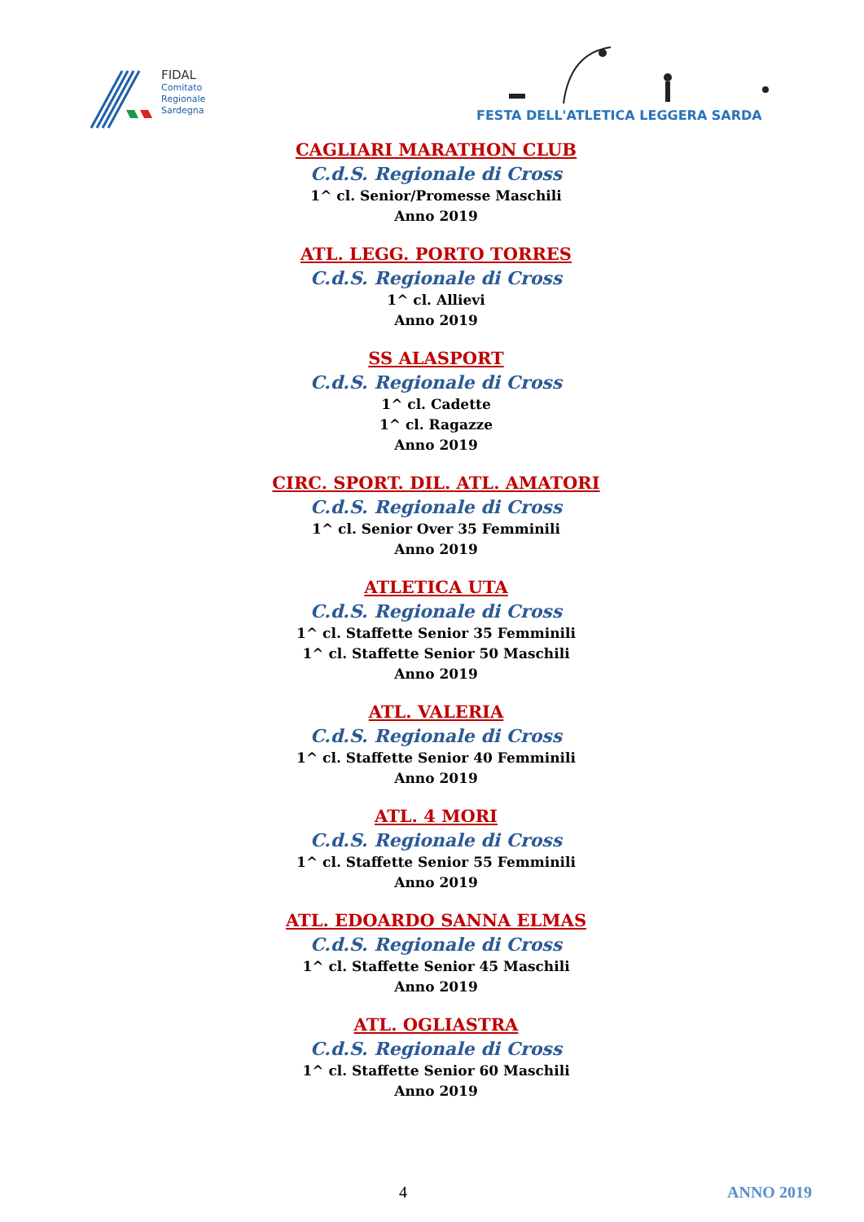FIDAL
Comitato
Regionale
Sardegna
FESTA DELL'ATLETICA LEGGERA SARDA
CAGLIARI MARATHON CLUB
C.d.S. Regionale di Cross
1^ cl. Senior/Promesse Maschili
Anno 2019
ATL. LEGG. PORTO TORRES
C.d.S. Regionale di Cross
1^ cl. Allievi
Anno 2019
SS ALASPORT
C.d.S. Regionale di Cross
1^ cl. Cadette
1^ cl. Ragazze
Anno 2019
CIRC. SPORT. DIL. ATL. AMATORI
C.d.S. Regionale di Cross
1^ cl. Senior Over 35 Femminili
Anno 2019
ATLETICA UTA
C.d.S. Regionale di Cross
1^ cl. Staffette Senior 35 Femminili
1^ cl. Staffette Senior 50 Maschili
Anno 2019
ATL. VALERIA
C.d.S. Regionale di Cross
1^ cl. Staffette Senior 40 Femminili
Anno 2019
ATL. 4 MORI
C.d.S. Regionale di Cross
1^ cl. Staffette Senior 55 Femminili
Anno 2019
ATL. EDOARDO SANNA ELMAS
C.d.S. Regionale di Cross
1^ cl. Staffette Senior 45 Maschili
Anno 2019
ATL. OGLIASTRA
C.d.S. Regionale di Cross
1^ cl. Staffette Senior 60 Maschili
Anno 2019
4 ANNO 2019